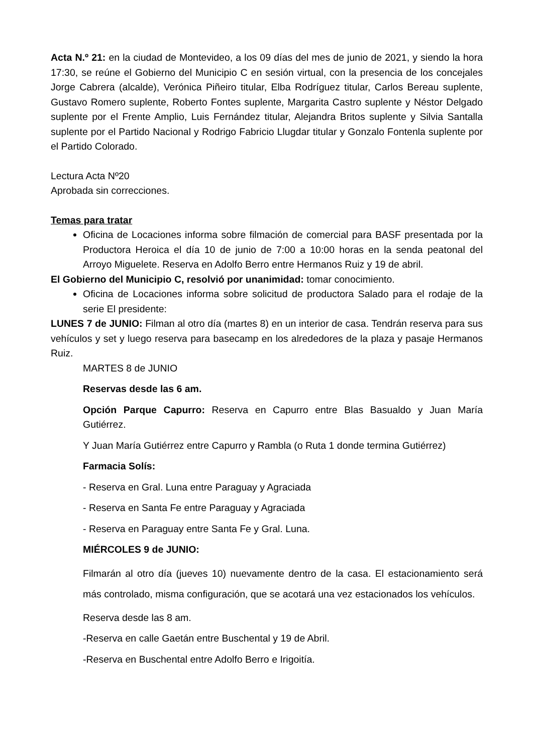Acta N.º 21: en la ciudad de Montevideo, a los 09 días del mes de junio de 2021, y siendo la hora 17:30, se reúne el Gobierno del Municipio C en sesión virtual, con la presencia de los concejales Jorge Cabrera (alcalde), Verónica Piñeiro titular, Elba Rodríguez titular, Carlos Bereau suplente, Gustavo Romero suplente, Roberto Fontes suplente, Margarita Castro suplente y Néstor Delgado suplente por el Frente Amplio, Luis Fernández titular, Alejandra Britos suplente y Silvia Santalla suplente por el Partido Nacional y Rodrigo Fabricio Llugdar titular y Gonzalo Fontenla suplente por el Partido Colorado.
Lectura Acta Nº20
Aprobada sin correcciones.
Temas para tratar
Oficina de Locaciones informa sobre filmación de comercial para BASF presentada por la Productora Heroica el día 10 de junio de 7:00 a 10:00 horas en la senda peatonal del Arroyo Miguelete. Reserva en Adolfo Berro entre Hermanos Ruiz y 19 de abril.
El Gobierno del Municipio C, resolvió por unanimidad: tomar conocimiento.
Oficina de Locaciones informa sobre solicitud de productora Salado para el rodaje de la serie El presidente:
LUNES 7 de JUNIO: Filman al otro día (martes 8) en un interior de casa. Tendrán reserva para sus vehículos y set y luego reserva para basecamp en los alrededores de la plaza y pasaje Hermanos Ruiz.
MARTES 8 de JUNIO
Reservas desde las 6 am.
Opción Parque Capurro: Reserva en Capurro entre Blas Basualdo y Juan María Gutiérrez.
Y Juan María Gutiérrez entre Capurro y Rambla (o Ruta 1 donde termina Gutiérrez)
Farmacia Solís:
- Reserva en Gral. Luna entre Paraguay y Agraciada
- Reserva en Santa Fe entre Paraguay y Agraciada
- Reserva en Paraguay entre Santa Fe y Gral. Luna.
MIÉRCOLES 9 de JUNIO:
Filmarán al otro día (jueves 10) nuevamente dentro de la casa. El estacionamiento será más controlado, misma configuración, que se acotará una vez estacionados los vehículos.
Reserva desde las 8 am.
-Reserva en calle Gaetán entre Buschental y 19 de Abril.
-Reserva en Buschental entre Adolfo Berro e Irigoitía.